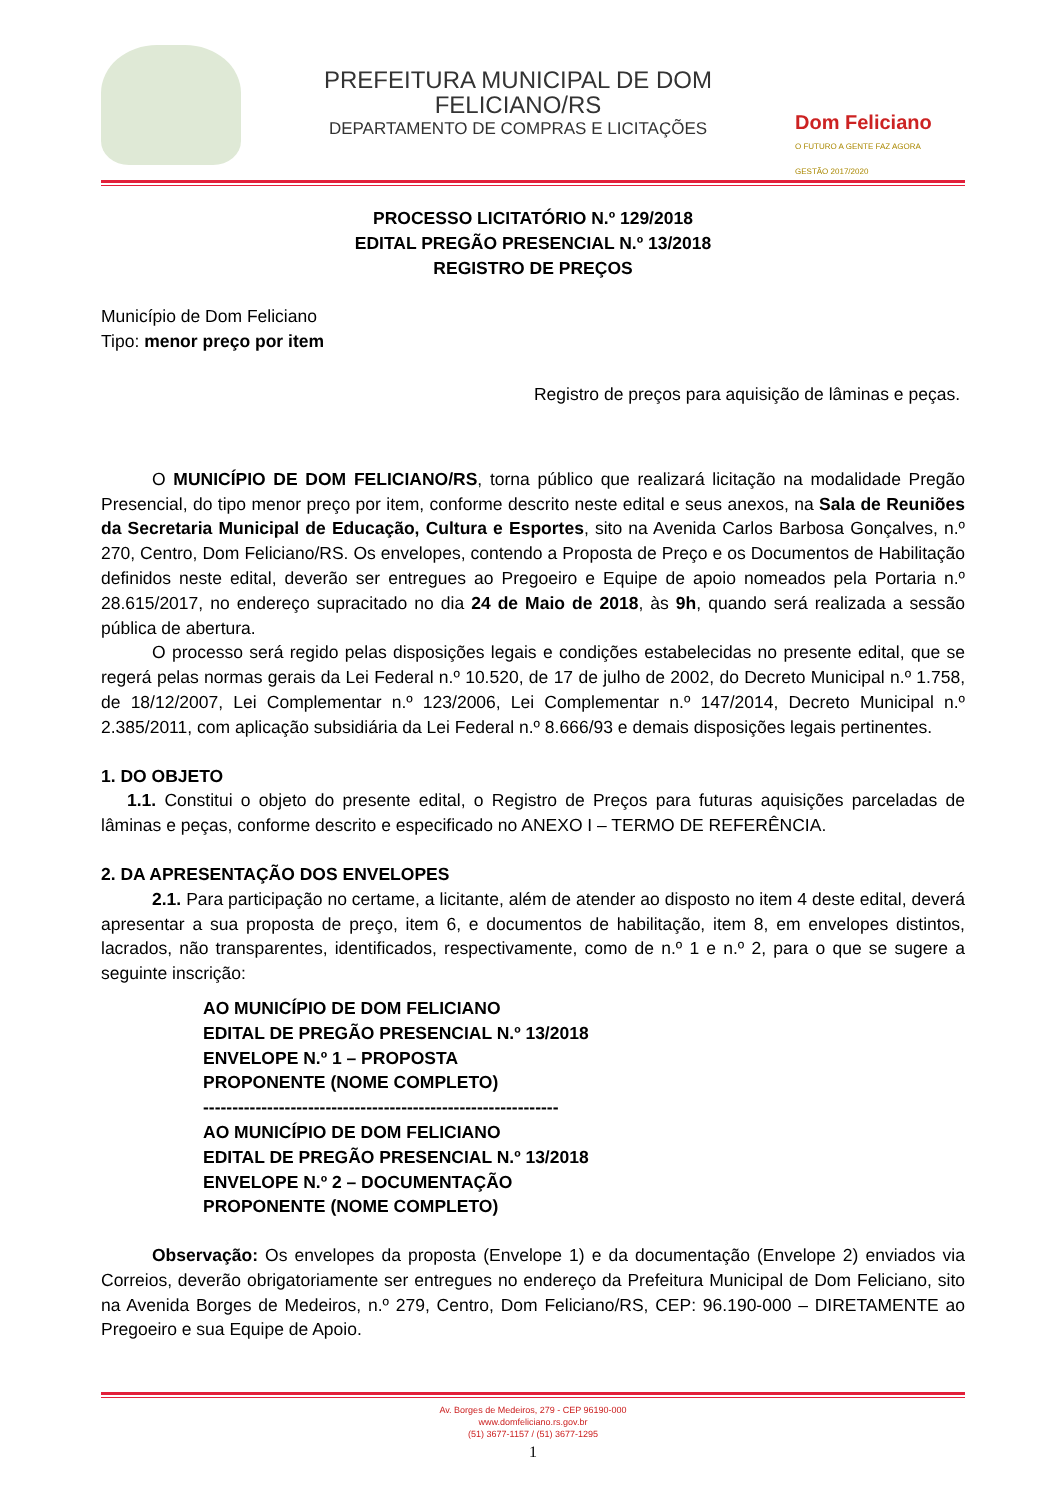PREFEITURA MUNICIPAL DE DOM FELICIANO/RS
DEPARTAMENTO DE COMPRAS E LICITAÇÕES
Dom Feliciano
O FUTURO A GENTE FAZ AGORA
GESTÃO 2017/2020
PROCESSO LICITATÓRIO N.º 129/2018
EDITAL PREGÃO PRESENCIAL N.º 13/2018
REGISTRO DE PREÇOS
Município de Dom Feliciano
Tipo: menor preço por item
Registro de preços para aquisição de lâminas e peças.
O MUNICÍPIO DE DOM FELICIANO/RS, torna público que realizará licitação na modalidade Pregão Presencial, do tipo menor preço por item, conforme descrito neste edital e seus anexos, na Sala de Reuniões da Secretaria Municipal de Educação, Cultura e Esportes, sito na Avenida Carlos Barbosa Gonçalves, n.º 270, Centro, Dom Feliciano/RS. Os envelopes, contendo a Proposta de Preço e os Documentos de Habilitação definidos neste edital, deverão ser entregues ao Pregoeiro e Equipe de apoio nomeados pela Portaria n.º 28.615/2017, no endereço supracitado no dia 24 de Maio de 2018, às 9h, quando será realizada a sessão pública de abertura.
O processo será regido pelas disposições legais e condições estabelecidas no presente edital, que se regerá pelas normas gerais da Lei Federal n.º 10.520, de 17 de julho de 2002, do Decreto Municipal n.º 1.758, de 18/12/2007, Lei Complementar n.º 123/2006, Lei Complementar n.º 147/2014, Decreto Municipal n.º 2.385/2011, com aplicação subsidiária da Lei Federal n.º 8.666/93 e demais disposições legais pertinentes.
1. DO OBJETO
1.1. Constitui o objeto do presente edital, o Registro de Preços para futuras aquisições parceladas de lâminas e peças, conforme descrito e especificado no ANEXO I – TERMO DE REFERÊNCIA.
2. DA APRESENTAÇÃO DOS ENVELOPES
2.1. Para participação no certame, a licitante, além de atender ao disposto no item 4 deste edital, deverá apresentar a sua proposta de preço, item 6, e documentos de habilitação, item 8, em envelopes distintos, lacrados, não transparentes, identificados, respectivamente, como de n.º 1 e n.º 2, para o que se sugere a seguinte inscrição:
AO MUNICÍPIO DE DOM FELICIANO
EDITAL DE PREGÃO PRESENCIAL N.º 13/2018
ENVELOPE N.º 1 – PROPOSTA
PROPONENTE (NOME COMPLETO)
-------------------------------------------------------------
AO MUNICÍPIO DE DOM FELICIANO
EDITAL DE PREGÃO PRESENCIAL N.º 13/2018
ENVELOPE N.º 2 – DOCUMENTAÇÃO
PROPONENTE (NOME COMPLETO)
Observação: Os envelopes da proposta (Envelope 1) e da documentação (Envelope 2) enviados via Correios, deverão obrigatoriamente ser entregues no endereço da Prefeitura Municipal de Dom Feliciano, sito na Avenida Borges de Medeiros, n.º 279, Centro, Dom Feliciano/RS, CEP: 96.190-000 – DIRETAMENTE ao Pregoeiro e sua Equipe de Apoio.
Av. Borges de Medeiros, 279 - CEP 96190-000
www.domfeliciano.rs.gov.br
(51) 3677-1157 / (51) 3677-1295
1